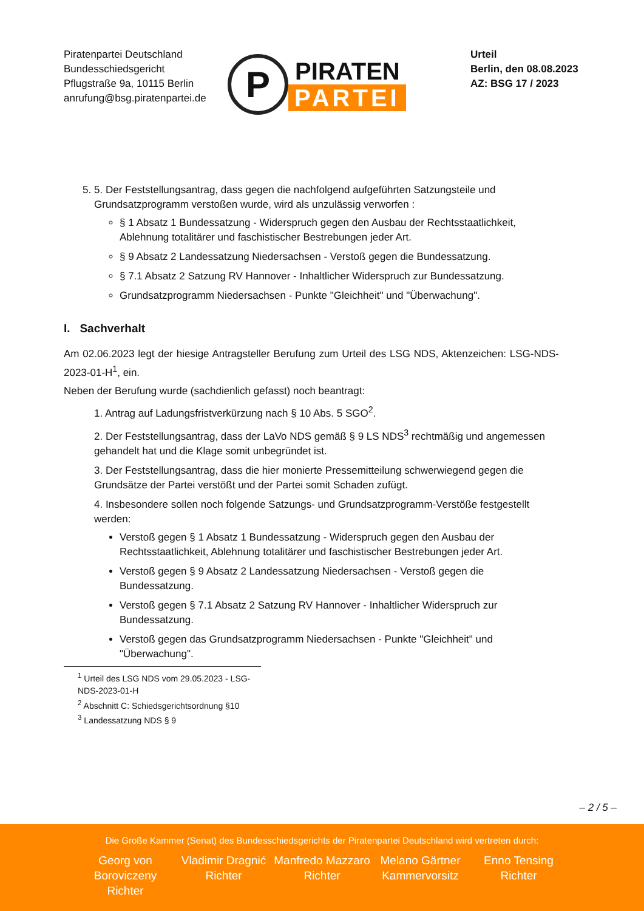Piratenpartei Deutschland
Bundesschiedsgericht
Pflugstraße 9a, 10115 Berlin
anrufung@bsg.piratenpartei.de
P
PIRATEN
PARTEI
Urteil
Berlin, den 08.08.2023
AZ: BSG 17 / 2023
5. 5. Der Feststellungsantrag, dass gegen die nachfolgend aufgeführten Satzungsteile und Grundsatzprogramm verstoßen wurde, wird als unzulässig verworfen :
§ 1 Absatz 1 Bundessatzung - Widerspruch gegen den Ausbau der Rechtsstaatlichkeit, Ablehnung totalitärer und faschistischer Bestrebungen jeder Art.
§ 9 Absatz 2 Landessatzung Niedersachsen - Verstoß gegen die Bundessatzung.
§ 7.1 Absatz 2 Satzung RV Hannover - Inhaltlicher Widerspruch zur Bundessatzung.
Grundsatzprogramm Niedersachsen - Punkte "Gleichheit" und "Überwachung".
I. Sachverhalt
Am 02.06.2023 legt der hiesige Antragsteller Berufung zum Urteil des LSG NDS, Aktenzeichen: LSG-NDS-2023-01-H<sup>1</sup>, ein.
Neben der Berufung wurde (sachdienlich gefasst) noch beantragt:
1. Antrag auf Ladungsfristverkürzung nach § 10 Abs. 5 SGO<sup>2</sup>.
2. Der Feststellungsantrag, dass der LaVo NDS gemäß § 9 LS NDS<sup>3</sup> rechtmäßig und angemessen gehandelt hat und die Klage somit unbegründet ist.
3. Der Feststellungsantrag, dass die hier monierte Pressemitteilung schwerwiegend gegen die Grundsätze der Partei verstößt und der Partei somit Schaden zufügt.
4. Insbesondere sollen noch folgende Satzungs- und Grundsatzprogramm-Verstöße festgestellt werden:
Verstoß gegen § 1 Absatz 1 Bundessatzung - Widerspruch gegen den Ausbau der Rechtsstaatlichkeit, Ablehnung totalitärer und faschistischer Bestrebungen jeder Art.
Verstoß gegen § 9 Absatz 2 Landessatzung Niedersachsen - Verstoß gegen die Bundessatzung.
Verstoß gegen § 7.1 Absatz 2 Satzung RV Hannover - Inhaltlicher Widerspruch zur Bundessatzung.
Verstoß gegen das Grundsatzprogramm Niedersachsen - Punkte "Gleichheit" und "Überwachung".
<sup>1</sup> Urteil des LSG NDS vom 29.05.2023 - LSG-NDS-2023-01-H
<sup>2</sup> Abschnitt C: Schiedsgerichtsordnung §10
<sup>3</sup> Landessatzung NDS § 9
– 2 / 5 –
Die Große Kammer (Senat) des Bundesschiedsgerichts der Piratenpartei Deutschland wird vertreten durch:
Georg von Boroviczeny
Richter
Vladimir Dragnić
Richter
Manfredo Mazzaro
Richter
Melano Gärtner
Kammervorsitz
Enno Tensing
Richter